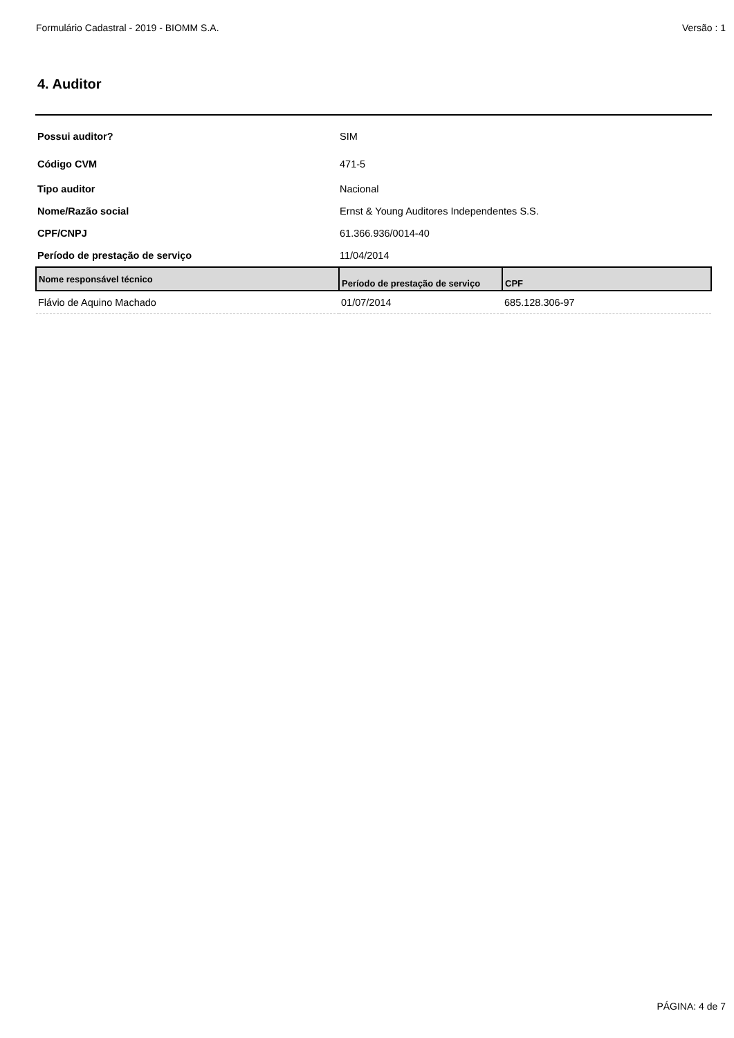Formulário Cadastral - 2019 - BIOMM S.A. Versão : 1
4. Auditor
Possui auditor? SIM
Código CVM 471-5
Tipo auditor Nacional
Nome/Razão social Ernst & Young Auditores Independentes S.S.
CPF/CNPJ 61.366.936/0014-40
Período de prestação de serviço 11/04/2014
| Nome responsável técnico | Período de prestação de serviço | CPF |
| --- | --- | --- |
| Flávio de Aquino Machado | 01/07/2014 | 685.128.306-97 |
PÁGINA: 4 de 7